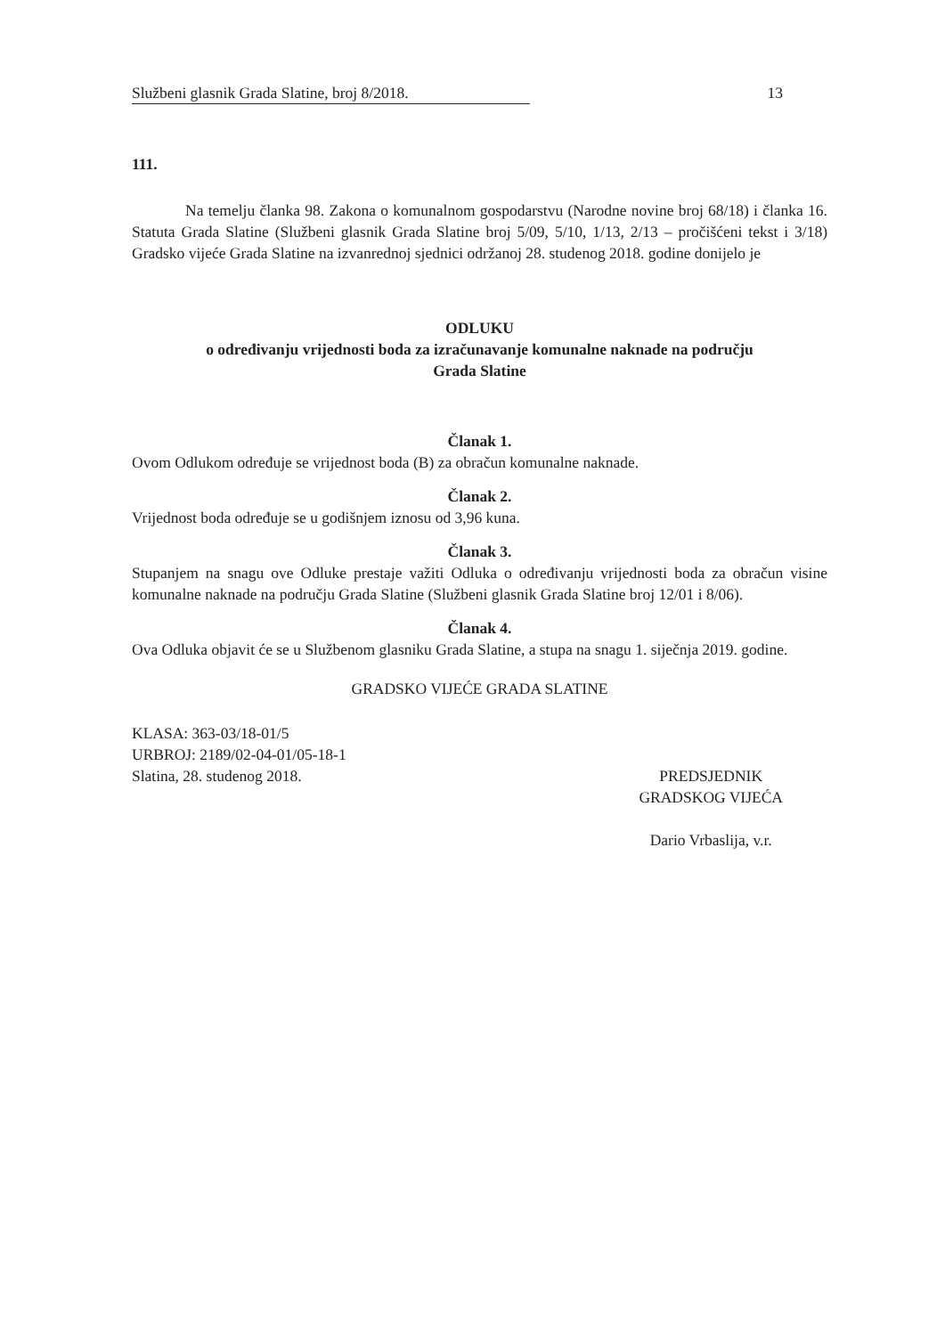Službeni glasnik Grada Slatine, broj 8/2018. 13
111.
Na temelju članka 98. Zakona o komunalnom gospodarstvu (Narodne novine broj 68/18) i članka 16. Statuta Grada Slatine (Službeni glasnik Grada Slatine broj 5/09, 5/10, 1/13, 2/13 – pročišćeni tekst i 3/18) Gradsko vijeće Grada Slatine na izvanrednoj sjednici održanoj 28. studenog 2018. godine donijelo je
ODLUKU
o određivanju vrijednosti boda za izračunavanje komunalne naknade na području
Grada Slatine
Članak 1.
Ovom Odlukom određuje se vrijednost boda (B) za obračun komunalne naknade.
Članak 2.
Vrijednost boda određuje se u godišnjem iznosu od 3,96 kuna.
Članak 3.
Stupanjem na snagu ove Odluke prestaje važiti Odluka o određivanju vrijednosti boda za obračun visine komunalne naknade na području Grada Slatine (Službeni glasnik Grada Slatine broj 12/01 i 8/06).
Članak 4.
Ova Odluka objavit će se u Službenom glasniku Grada Slatine, a stupa na snagu 1. siječnja 2019. godine.
GRADSKO VIJEĆE GRADA SLATINE
KLASA: 363-03/18-01/5
URBROJ: 2189/02-04-01/05-18-1
Slatina, 28. studenog 2018.
PREDSJEDNIK
GRADSKOG VIJEĆA
Dario Vrbaslija, v.r.